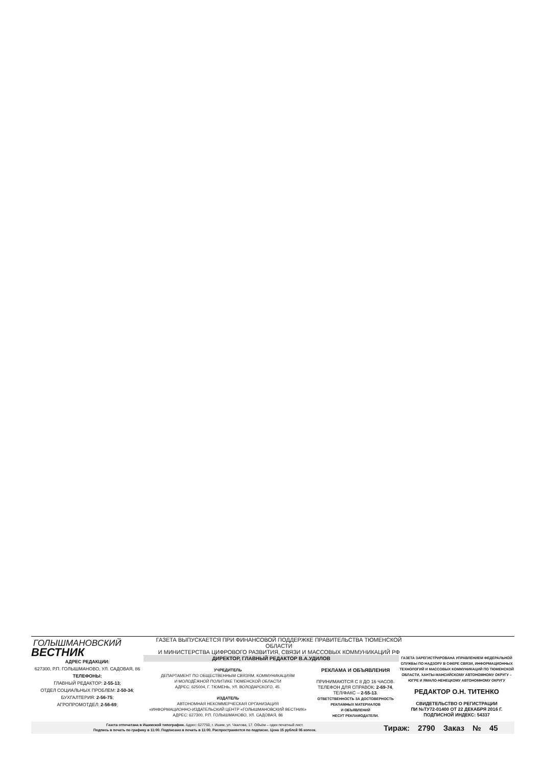ГОЛЫШМАНОВСКИЙ
ВЕСТНИК
АДРЕС РЕДАКЦИИ:
627300, Р.П. ГОЛЫШМАНОВО, УЛ. САДОВАЯ, 86
ТЕЛЕФОНЫ:
ГЛАВНЫЙ РЕДАКТОР: 2-55-13;
ОТДЕЛ СОЦИАЛЬНЫХ ПРОБЛЕМ: 2-50-34;
БУХГАЛТЕРИЯ: 2-56-75;
АГРОПРОМОТДЕЛ: 2-56-69;
ГАЗЕТА ВЫПУСКАЕТСЯ ПРИ ФИНАНСОВОЙ ПОДДЕРЖКЕ ПРАВИТЕЛЬСТВА ТЮМЕНСКОЙ ОБЛАСТИ
И МИНИСТЕРСТВА ЦИФРОВОГО РАЗВИТИЯ, СВЯЗИ И МАССОВЫХ КОММУНИКАЦИЙ РФ
ДИРЕКТОР, ГЛАВНЫЙ РЕДАКТОР В.А.УДИЛОВ
УЧРЕДИТЕЛЬ
ДЕПАРТАМЕНТ ПО ОБЩЕСТВЕННЫМ СВЯЗЯМ, КОММУНИКАЦИЯМ
И МОЛОДЁЖНОЙ ПОЛИТИКЕ ТЮМЕНСКОЙ ОБЛАСТИ
АДРЕС: 625004, Г. ТЮМЕНЬ, УЛ. ВОЛОДАРСКОГО, 45.
ИЗДАТЕЛЬ
АВТОНОМНАЯ НЕКОММЕРЧЕСКАЯ ОРГАНИЗАЦИЯ
«ИНФОРМАЦИОННО-ИЗДАТЕЛЬСКИЙ ЦЕНТР «ГОЛЫШМАНОВСКИЙ ВЕСТНИК»
АДРЕС: 627300, Р.П. ГОЛЫШМАНОВО, УЛ. САДОВАЯ, 86
РЕКЛАМА И ОБЪЯВЛЕНИЯ
ПРИНИМАЮТСЯ С 8 ДО 16 ЧАСОВ.
ТЕЛЕФОН ДЛЯ СПРАВОК: 2-69-74,
ТЕЛ/ФАКС – 2-55-13.
ОТВЕТСТВЕННОСТЬ ЗА ДОСТОВЕРНОСТЬ
РЕКЛАМНЫХ МАТЕРИАЛОВ
И ОБЪЯВЛЕНИЙ
НЕСУТ РЕКЛАМОДАТЕЛИ.
ГАЗЕТА ЗАРЕГИСТРИРОВАНА УПРАВЛЕНИЕМ ФЕДЕРАЛЬНОЙ СЛУЖБЫ ПО НАДЗОРУ В СФЕРЕ СВЯЗИ, ИНФОРМАЦИОННЫХ ТЕХНОЛОГИЙ И МАССОВЫХ КОММУНИКАЦИЙ ПО ТЮМЕНСКОЙ ОБЛАСТИ, ХАНТЫ-МАНСИЙСКОМУ АВТОНОМНОМУ ОКРУГУ – ЮГРЕ И ЯМАЛО-НЕНЕЦКОМУ АВТОНОМНОМУ ОКРУГУ
РЕДАКТОР О.Н. ТИТЕНКО
СВИДЕТЕЛЬСТВО О РЕГИСТРАЦИИ
ПИ №ТУ72-01400 ОТ 22 ДЕКАБРЯ 2016 Г.
ПОДПИСНОЙ ИНДЕКС: 54337
Газета отпечатана в Ишимской типографии. Адрес: 627750, г. Ишим, ул. Чкалова, 17. Объём – один печатный лист.
Подпись в печать по графику в 11:00. Подписано в печать в 11:00. Распространяется по подписке. Цена 15 рублей 06 копеек.
Тираж: 2790 Заказ № 45